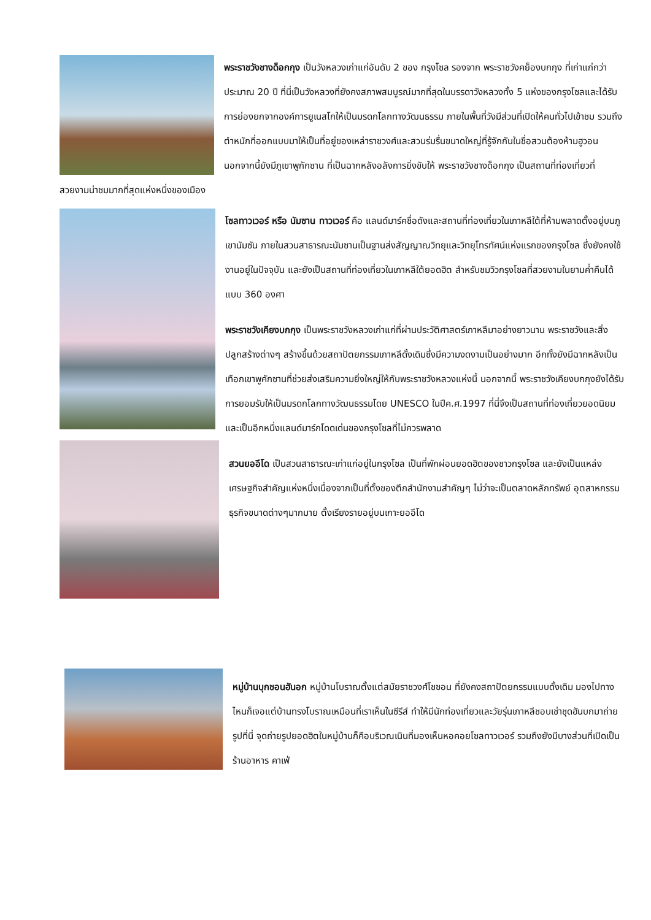พระราชวังชางด็อกกุง เป็นวังหลวงเก่าแก่อันดับ 2 ของ กรุงโซล รองจาก พระราชวังคย็องบกกุง ที่เก่าแก่กว่าประมาณ 20 ปี ที่นี่เป็นวังหลวงที่ยังคงสภาพสมบูรณ์มากที่สุดในบรรดาวังหลวงทั้ง 5 แห่งของกรุงโซลและได้รับการย่องยกจากองค์การยูเนสโกให้เป็นมรดกโลกทางวัฒนธรรม ภายในพื้นที่วังมีส่วนที่เปิดให้คนทั่วไปเข้าชม รวมถึงตำหนักที่ออกแบบมาให้เป็นที่อยู่ของเหล่าราชวงศ์และสวนร่มรื่นขนาดใหญ่ที่รู้จักกันในชื่อสวนต้องห้ามฮูวอน นอกจากนี้ยังมีภูเขาพูกักซาน ที่เป็นฉากหลังอลังการยิ่งขับให้ พระราชวังชางด็อกกุง เป็นสถานที่ท่องเที่ยวที่สวยงามน่าชมมากที่สุดแห่งหนึ่งของเมือง
โซลทาวเวอร์ หรือ นัมซาน ทาวเวอร์ คือ แลนด์มาร์คชื่อดังและสถานที่ท่องเที่ยวในเกาหลีใต้ที่ห้ามพลาดตั้งอยู่บนภูเขานัมซัน ภายในสวนสาธารณะนัมซานเป็นฐานส่งสัญญาณวิทยุและวิทยุโทรทัศน์แห่งแรกของกรุงโซล ซึ่งยังคงใช้งานอยู่ในปัจจุบัน และยังเป็นสถานที่ท่องเที่ยวในเกาหลีใต้ยอดฮิต สำหรับชมวิวกรุงโซลที่สวยงามในยามค่ำคืนได้แบบ 360 องศา
พระราชวังเคียงบกกุง เป็นพระราชวังหลวงเก่าแก่ที่ผ่านประวัติศาสตร์เกาหลีมาอย่างยาวนาน พระราชวังและสิ่งปลูกสร้างต่างๆ สร้างขึ้นด้วยสถาปัตยกรรมเกาหลีดั้งเดิมซึ่งมีความงดงามเป็นอย่างมาก อีกทั้งยังมีฉากหลังเป็นเทือกเขาพูคักซานที่ช่วยส่งเสริมความยิ่งใหญ่ให้กับพระราชวังหลวงแห่งนี้ นอกจากนี้ พระราชวังเคียงบกกุงยังได้รับการยอมรับให้เป็นมรดกโลกทางวัฒนธรรมโดย UNESCO ในปีค.ศ.1997 ที่นี่จึงเป็นสถานที่ท่องเที่ยวยอดนิยมและเป็นอีกหนึ่งแลนด์มาร์กโดดเด่นของกรุงโซลที่ไม่ควรพลาด
สวนยออีโด เป็นสวนสาธารณะเก่าแก่อยู่ในกรุงโซล เป็นที่พักผ่อนยอดฮิตของชาวกรุงโซล และยังเป็นแหล่งเศรษฐกิจสำคัญแห่งหนึ่งเนื่องจากเป็นที่ตั้งของตึกสำนักงานสำคัญๆ ไม่ว่าจะเป็นตลาดหลักทรัพย์ อุตสาหกรรมธุรกิจขนาดต่างๆมากมาย ตั้งเรียงรายอยู่บนเกาะยออีโด
หมู่บ้านบุกชอนฮันอก หมู่บ้านโบราณตั้งแต่สมัยราชวงศ์โชซอน ที่ยังคงสถาปัตยกรรมแบบดั้งเดิม มองไปทางไหนก็เจอแต่บ้านทรงโบราณเหมือนที่เราเห็นในซีรีส์ ทำให้มีนักท่องเที่ยวและวัยรุ่นเกาหลีชอบเช่าชุดฮันบกมาถ่ายรูปที่นี่ จุดถ่ายรูปยอดฮิตในหมู่บ้านก็คือบริเวณเนินที่มองเห็นหอคอยโซลทาวเวอร์ รวมถึงยังมีบางส่วนที่เปิดเป็นร้านอาหาร คาเฟ่